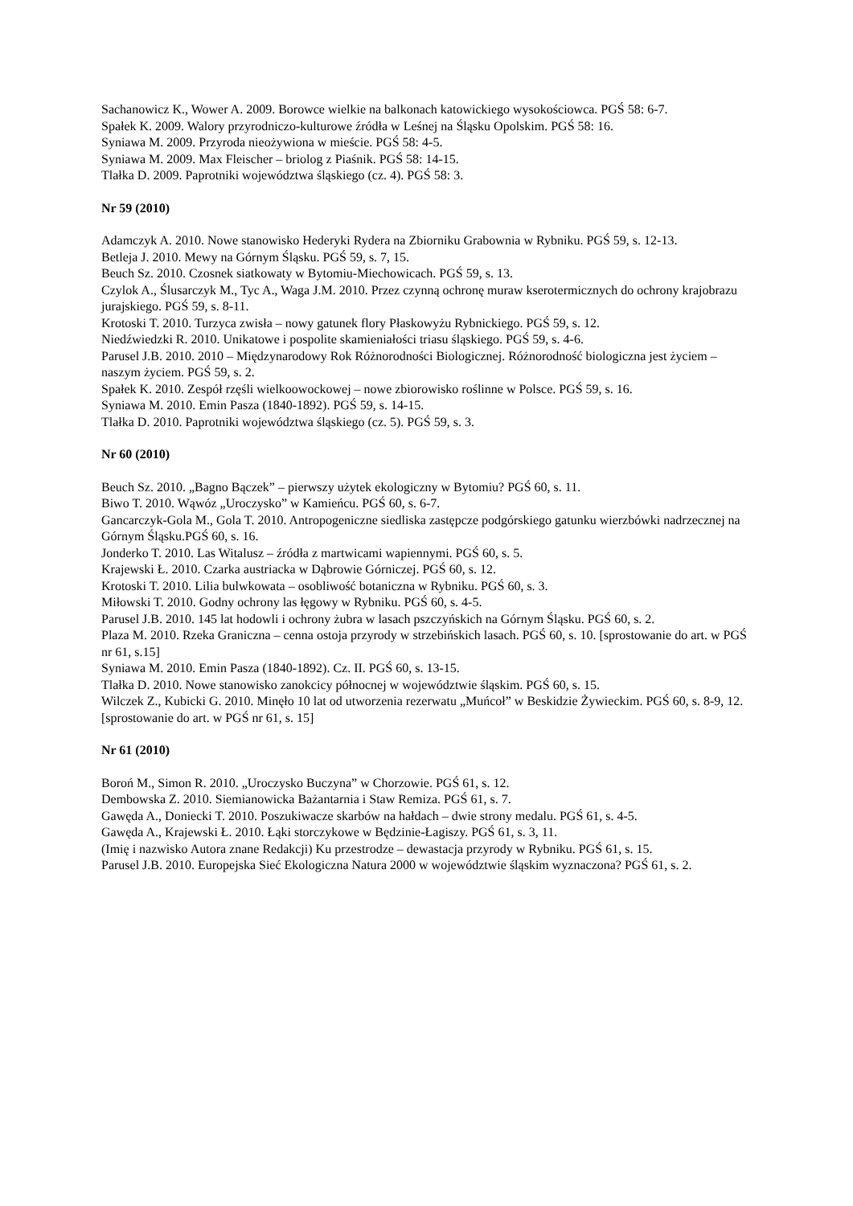Sachanowicz K., Wower A. 2009. Borowce wielkie na balkonach katowickiego wysokościowca. PGŚ 58: 6-7.
Spałek K. 2009. Walory przyrodniczo-kulturowe źródła w Leśnej na Śląsku Opolskim. PGŚ 58: 16.
Syniawa M. 2009. Przyroda nieożywiona w mieście. PGŚ 58: 4-5.
Syniawa M. 2009. Max Fleischer – briolog z Piaśnik. PGŚ 58: 14-15.
Tlałka D. 2009. Paprotniki województwa śląskiego (cz. 4). PGŚ 58: 3.
Nr 59 (2010)
Adamczyk A. 2010. Nowe stanowisko Hederyki Rydera na Zbiorniku Grabownia w Rybniku. PGŚ 59, s. 12-13.
Betleja J. 2010. Mewy na Górnym Śląsku. PGŚ 59, s. 7, 15.
Beuch Sz. 2010. Czosnek siatkowaty w Bytomiu-Miechowicach. PGŚ 59, s. 13.
Czylok A., Ślusarczyk M., Tyc A., Waga J.M. 2010. Przez czynną ochronę muraw kserotermicznych do ochrony krajobrazu jurajskiego. PGŚ 59, s. 8-11.
Krotoski T. 2010. Turzyca zwisła – nowy gatunek flory Płaskowyżu Rybnickiego. PGŚ 59, s. 12.
Niedźwiedzki R. 2010. Unikatowe i pospolite skamieniałości triasu śląskiego. PGŚ 59, s. 4-6.
Parusel J.B. 2010. 2010 – Międzynarodowy Rok Różnorodności Biologicznej. Różnorodność biologiczna jest życiem – naszym życiem. PGŚ 59, s. 2.
Spałek K. 2010. Zespół rzęśli wielkoowockowej – nowe zbiorowisko roślinne w Polsce. PGŚ 59, s. 16.
Syniawa M. 2010. Emin Pasza (1840-1892). PGŚ 59, s. 14-15.
Tlałka D. 2010. Paprotniki województwa śląskiego (cz. 5). PGŚ 59, s. 3.
Nr 60 (2010)
Beuch Sz. 2010. „Bagno Bączek” – pierwszy użytek ekologiczny w Bytomiu? PGŚ 60, s. 11.
Biwo T. 2010. Wąwóz „Uroczysko” w Kamieńcu. PGŚ 60, s. 6-7.
Gancarczyk-Gola M., Gola T. 2010. Antropogeniczne siedliska zastępcze podgórskiego gatunku wierzbówki nadrzecznej na Górnym Śląsku.PGŚ 60, s. 16.
Jonderko T. 2010. Las Witalusz – źródła z martwicami wapiennymi. PGŚ 60, s. 5.
Krajewski Ł. 2010. Czarka austriacka w Dąbrowie Górniczej. PGŚ 60, s. 12.
Krotoski T. 2010. Lilia bulwkowata – osobliwość botaniczna w Rybniku. PGŚ 60, s. 3.
Miłowski T. 2010. Godny ochrony las łęgowy w Rybniku. PGŚ 60, s. 4-5.
Parusel J.B. 2010. 145 lat hodowli i ochrony żubra w lasach pszczyńskich na Górnym Śląsku. PGŚ 60, s. 2.
Plaza M. 2010. Rzeka Graniczna – cenna ostoja przyrody w strzebińskich lasach. PGŚ 60, s. 10. [sprostowanie do art. w PGŚ nr 61, s.15]
Syniawa M. 2010. Emin Pasza (1840-1892). Cz. II. PGŚ 60, s. 13-15.
Tlałka D. 2010. Nowe stanowisko zanokcicy północnej w województwie śląskim. PGŚ 60, s. 15.
Wilczek Z., Kubicki G. 2010. Minęło 10 lat od utworzenia rezerwatu „Muńcoł” w Beskidzie Żywieckim. PGŚ 60, s. 8-9, 12. [sprostowanie do art. w PGŚ nr 61, s. 15]
Nr 61 (2010)
Boroń M., Simon R. 2010. „Uroczysko Buczyna” w Chorzowie. PGŚ 61, s. 12.
Dembowska Z. 2010. Siemianowicka Bażantarnia i Staw Remiza. PGŚ 61, s. 7.
Gawęda A., Doniecki T. 2010. Poszukiwacze skarbów na hałdach – dwie strony medalu. PGŚ 61, s. 4-5.
Gawęda A., Krajewski Ł. 2010. Łąki storczykowe w Będzinie-Łagiszy. PGŚ 61, s. 3, 11.
(Imię i nazwisko Autora znane Redakcji) Ku przestrodze – dewastacja przyrody w Rybniku. PGŚ 61, s. 15.
Parusel J.B. 2010. Europejska Sieć Ekologiczna Natura 2000 w województwie śląskim wyznaczona? PGŚ 61, s. 2.